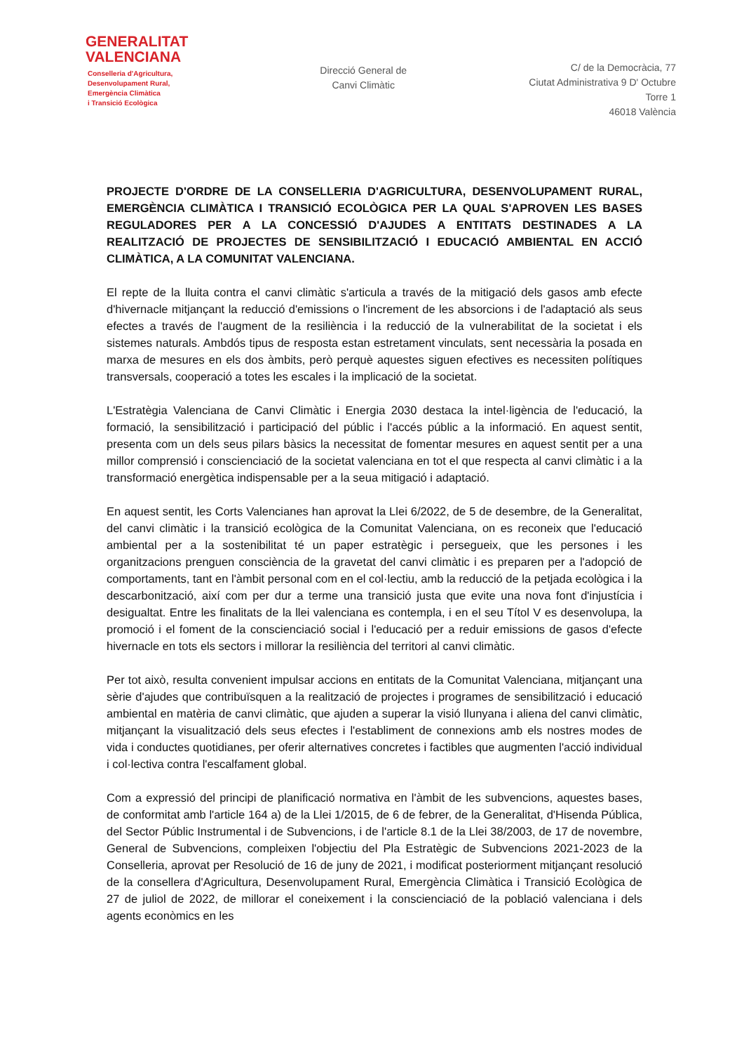GENERALITAT
VALENCIANA
Conselleria d'Agricultura,
Desenvolupament Rural,
Emergència Climàtica
i Transició Ecològica
Direcció General de
Canvi Climàtic
C/ de la Democràcia, 77
Ciutat Administrativa 9 D' Octubre
Torre 1
46018 València
PROJECTE D'ORDRE DE LA CONSELLERIA D'AGRICULTURA, DESENVOLUPAMENT RURAL, EMERGÈNCIA CLIMÀTICA I TRANSICIÓ ECOLÒGICA PER LA QUAL S'APROVEN LES BASES REGULADORES PER A LA CONCESSIÓ D'AJUDES A ENTITATS DESTINADES A LA REALITZACIÓ DE PROJECTES DE SENSIBILITZACIÓ I EDUCACIÓ AMBIENTAL EN ACCIÓ CLIMÀTICA, A LA COMUNITAT VALENCIANA.
El repte de la lluita contra el canvi climàtic s'articula a través de la mitigació dels gasos amb efecte d'hivernacle mitjançant la reducció d'emissions o l'increment de les absorcions i de l'adaptació als seus efectes a través de l'augment de la resiliència i la reducció de la vulnerabilitat de la societat i els sistemes naturals. Ambdós tipus de resposta estan estretament vinculats, sent necessària la posada en marxa de mesures en els dos àmbits, però perquè aquestes siguen efectives es necessiten polítiques transversals, cooperació a totes les escales i la implicació de la societat.
L'Estratègia Valenciana de Canvi Climàtic i Energia 2030 destaca la intel·ligència de l'educació, la formació, la sensibilització i participació del públic i l'accés públic a la informació. En aquest sentit, presenta com un dels seus pilars bàsics la necessitat de fomentar mesures en aquest sentit per a una millor comprensió i conscienciació de la societat valenciana en tot el que respecta al canvi climàtic i a la transformació energètica indispensable per a la seua mitigació i adaptació.
En aquest sentit, les Corts Valencianes han aprovat la Llei 6/2022, de 5 de desembre, de la Generalitat, del canvi climàtic i la transició ecològica de la Comunitat Valenciana, on es reconeix que l'educació ambiental per a la sostenibilitat té un paper estratègic i persegueix, que les persones i les organitzacions prenguen consciència de la gravetat del canvi climàtic i es preparen per a l'adopció de comportaments, tant en l'àmbit personal com en el col·lectiu, amb la reducció de la petjada ecològica i la descarbonització, així com per dur a terme una transició justa que evite una nova font d'injustícia i desigualtat. Entre les finalitats de la llei valenciana es contempla, i en el seu Títol V es desenvolupa, la promoció i el foment de la conscienciació social i l'educació per a reduir emissions de gasos d'efecte hivernacle en tots els sectors i millorar la resiliència del territori al canvi climàtic.
Per tot això, resulta convenient impulsar accions en entitats de la Comunitat Valenciana, mitjançant una sèrie d'ajudes que contribuïsquen a la realització de projectes i programes de sensibilització i educació ambiental en matèria de canvi climàtic, que ajuden a superar la visió llunyana i aliena del canvi climàtic, mitjançant la visualització dels seus efectes i l'establiment de connexions amb els nostres modes de vida i conductes quotidianes, per oferir alternatives concretes i factibles que augmenten l'acció individual i col·lectiva contra l'escalfament global.
Com a expressió del principi de planificació normativa en l'àmbit de les subvencions, aquestes bases, de conformitat amb l'article 164 a) de la Llei 1/2015, de 6 de febrer, de la Generalitat, d'Hisenda Pública, del Sector Públic Instrumental i de Subvencions, i de l'article 8.1 de la Llei 38/2003, de 17 de novembre, General de Subvencions, compleixen l'objectiu del Pla Estratègic de Subvencions 2021-2023 de la Conselleria, aprovat per Resolució de 16 de juny de 2021, i modificat posteriorment mitjançant resolució de la consellera d'Agricultura, Desenvolupament Rural, Emergència Climàtica i Transició Ecològica de 27 de juliol de 2022, de millorar el coneixement i la conscienciació de la població valenciana i dels agents econòmics en les